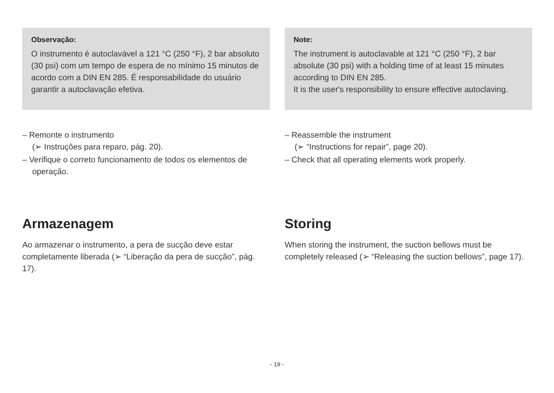Observação:
O instrumento é autoclavável a 121 °C (250 °F), 2 bar absoluto (30 psi) com um tempo de espera de no mínimo 15 minutos de acordo com a DIN EN 285. É responsabilidade do usuário garantir a autoclavação efetiva.
– Remonte o instrumento
(➢ Instruções para reparo, pág. 20).
– Verifique o correto funcionamento de todos os elementos de operação.
Armazenagem
Ao armazenar o instrumento, a pera de sucção deve estar completamente liberada (➢ “Liberação da pera de sucção”, pág. 17).
Note:
The instrument is autoclavable at 121 °C (250 °F), 2 bar absolute (30 psi) with a holding time of at least 15 minutes according to DIN EN 285.
It is the user's responsibility to ensure effective autoclaving.
– Reassemble the instrument
(➢ “Instructions for repair”, page 20).
– Check that all operating elements work properly.
Storing
When storing the instrument, the suction bellows must be completely released (➢ “Releasing the suction bellows”, page 17).
- 19 -